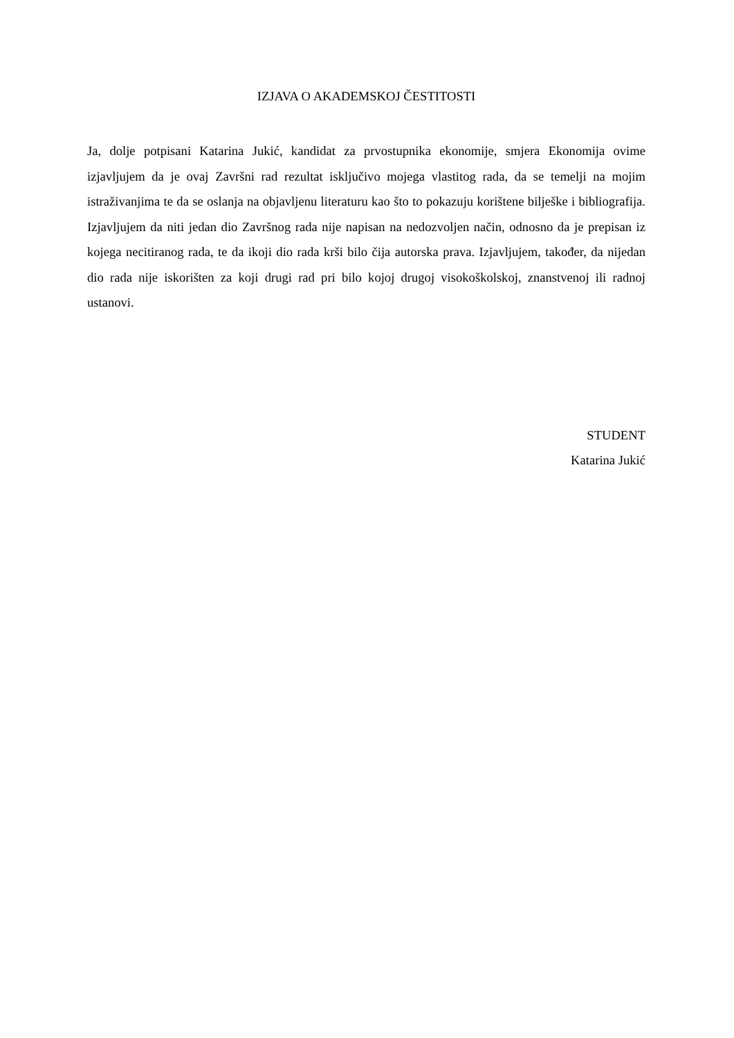IZJAVA O AKADEMSKOJ ČESTITOSTI
Ja, dolje potpisani Katarina Jukić, kandidat za prvostupnika ekonomije, smjera Ekonomija ovime izjavljujem da je ovaj Završni rad rezultat isključivo mojega vlastitog rada, da se temelji na mojim istraživanjima te da se oslanja na objavljenu literaturu kao što to pokazuju korištene bilješke i bibliografija. Izjavljujem da niti jedan dio Završnog rada nije napisan na nedozvoljen način, odnosno da je prepisan iz kojega necitiranog rada, te da ikoji dio rada krši bilo čija autorska prava. Izjavljujem, također, da nijedan dio rada nije iskorišten za koji drugi rad pri bilo kojoj drugoj visokoškolskoj, znanstvenoj ili radnoj ustanovi.
STUDENT
Katarina Jukić